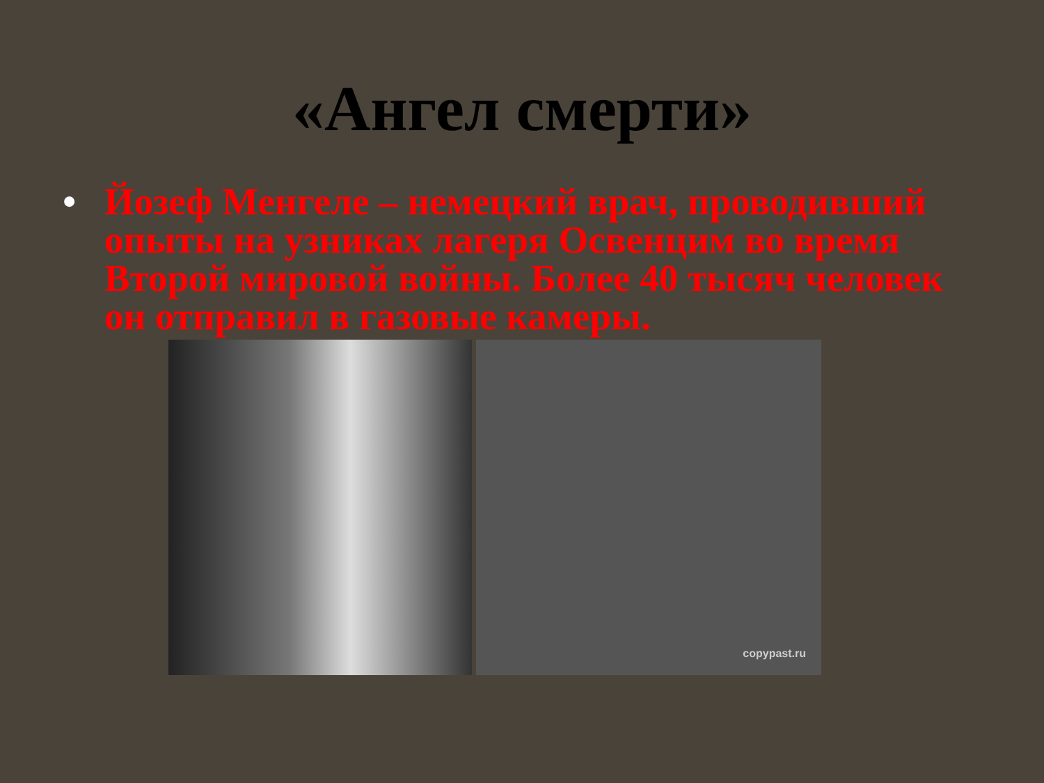«Ангел смерти»
• Йозеф Менгеле – немецкий врач, проводивший опыты на узниках лагеря Освенцим во время Второй мировой войны. Более 40 тысяч человек он отправил в газовые камеры.
copypast.ru